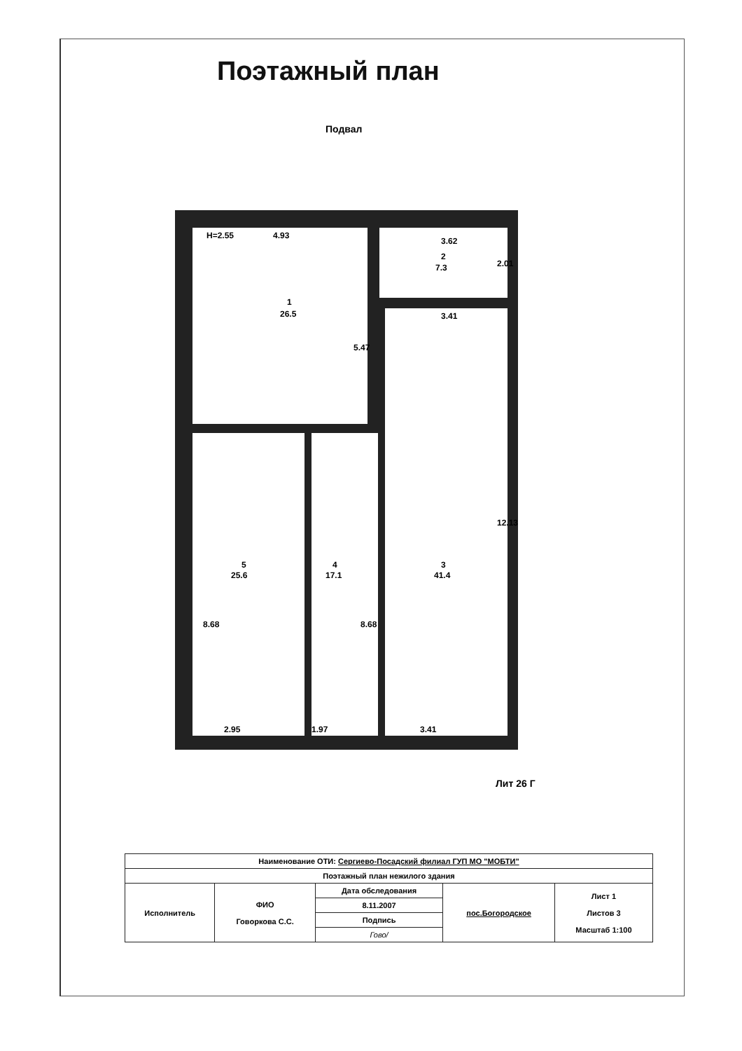Поэтажный план
Подвал
H=2.55
4.93
1
26.5
3.62
2
7.3
2.01
3.41
5.47
3
41.4
12.13
5
25.6
4
17.1
8.68
8.68
2.95
1.97
3.41
Лит 26 Г
| Наименование ОТИ: Сергиево-Посадский филиал ГУП МО "МОБТИ" | | | | |
| Поэтажный план нежилого здания | | | | |
| Исполнитель | ФИО Говоркова С.С. | Дата обследования | пос.Богородское | Лист 1 Листов 3 Масштаб 1:100 |
| | | 8.11.2007 | | |
| | | Подпись | | |
| | | Гово/ | | |